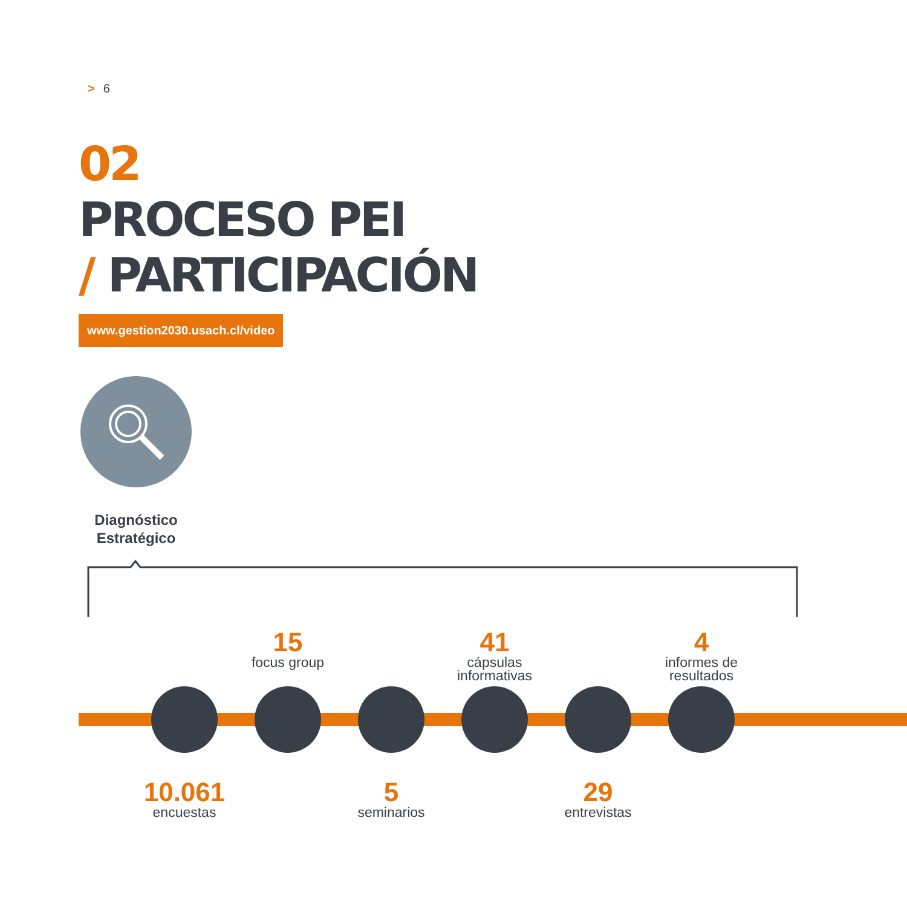> 6
02
PROCESO PEI
/ PARTICIPACIÓN
www.gestion2030.usach.cl/video
Diagnóstico Estratégico
15
focus group
41
cápsulas informativas
4
informes de resultados
10.061
encuestas
5
seminarios
29
entrevistas